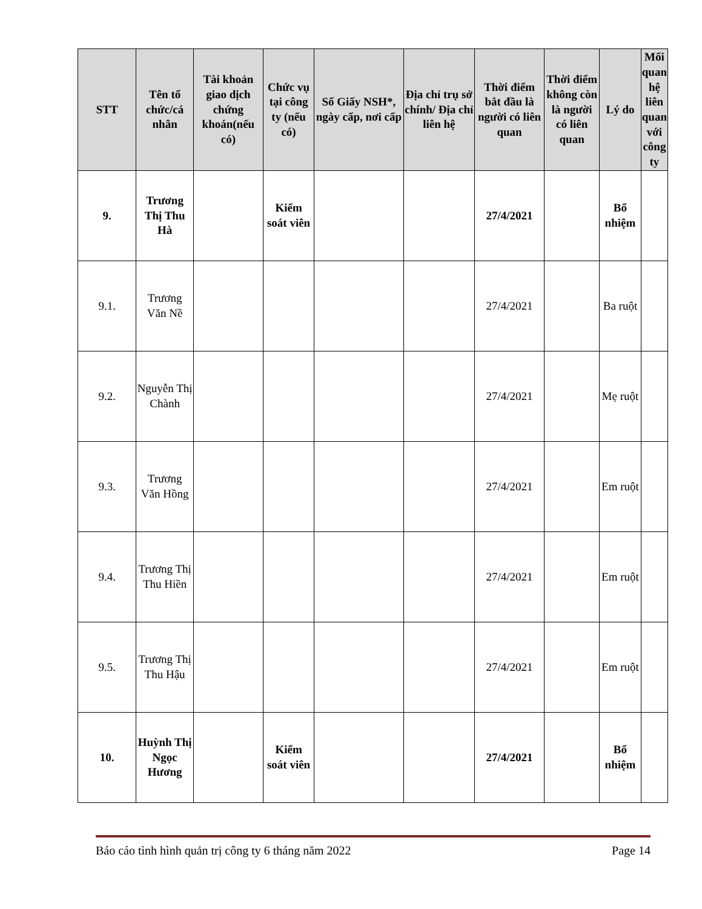| STT | Tên tổ chức/cá nhân | Tài khoản giao dịch chứng khoán(nếu có) | Chức vụ tại công ty (nếu có) | Số Giấy NSH*, ngày cấp, nơi cấp | Địa chỉ trụ sở chính/ Địa chỉ liên hệ | Thời điểm bắt đầu là người có liên quan | Thời điểm không còn là người có liên quan | Lý do | Mối quan hệ liên quan với công ty |
| --- | --- | --- | --- | --- | --- | --- | --- | --- | --- |
| 9. | Trương Thị Thu Hà | | Kiểm soát viên | | | 27/4/2021 | | Bổ nhiệm | |
| 9.1. | Trương Văn Nề | | | | | 27/4/2021 | | Ba ruột | |
| 9.2. | Nguyễn Thị Chành | | | | | 27/4/2021 | | Mẹ ruột | |
| 9.3. | Trương Văn Hồng | | | | | 27/4/2021 | | Em ruột | |
| 9.4. | Trương Thị Thu Hiền | | | | | 27/4/2021 | | Em ruột | |
| 9.5. | Trương Thị Thu Hậu | | | | | 27/4/2021 | | Em ruột | |
| 10. | Huỳnh Thị Ngọc Hương | | Kiểm soát viên | | | 27/4/2021 | | Bổ nhiệm | |
Báo cáo tình hình quản trị công ty 6 tháng năm 2022 Page 14